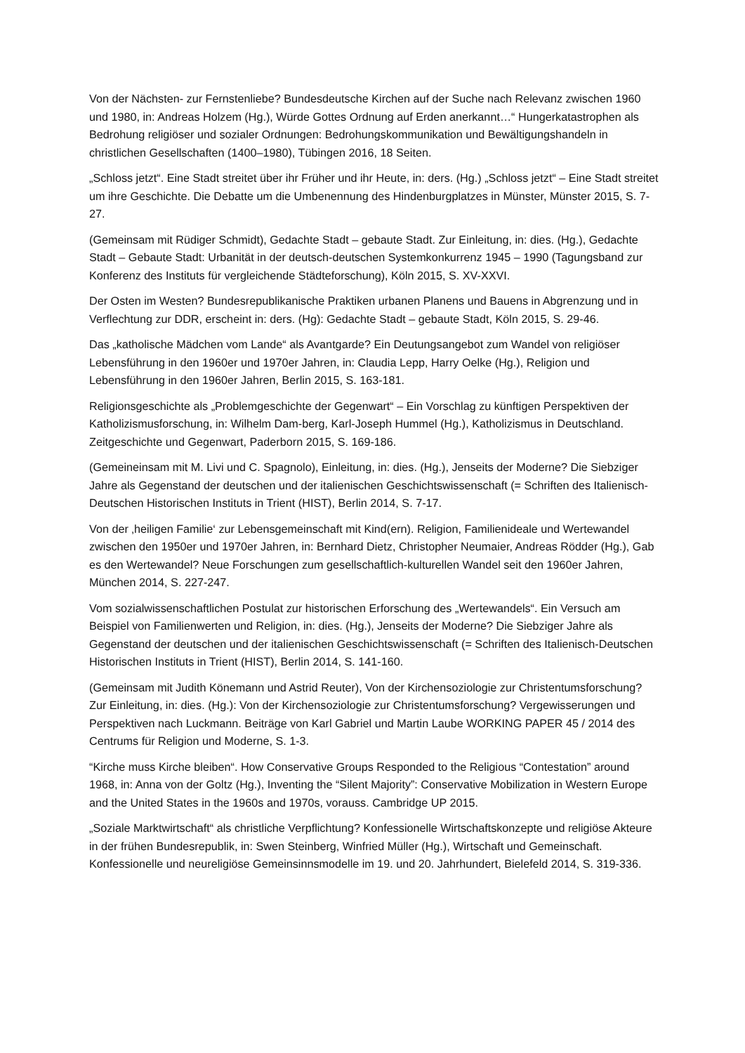Von der Nächsten- zur Fernstenliebe? Bundesdeutsche Kirchen auf der Suche nach Relevanz zwischen 1960 und 1980, in: Andreas Holzem (Hg.), Würde Gottes Ordnung auf Erden anerkannt…“ Hungerkatastrophen als Bedrohung religiöser und sozialer Ordnungen: Bedrohungskommunikation und Bewältigungshandeln in christlichen Gesellschaften (1400–1980), Tübingen 2016, 18 Seiten.
„Schloss jetzt“. Eine Stadt streitet über ihr Früher und ihr Heute, in: ders. (Hg.) „Schloss jetzt“ – Eine Stadt streitet um ihre Geschichte. Die Debatte um die Umbenennung des Hindenburgplatzes in Münster, Münster 2015, S. 7-27.
(Gemeinsam mit Rüdiger Schmidt), Gedachte Stadt – gebaute Stadt. Zur Einleitung, in: dies. (Hg.), Gedachte Stadt – Gebaute Stadt: Urbanität in der deutsch-deutschen Systemkonkurrenz 1945 – 1990 (Tagungsband zur Konferenz des Instituts für vergleichende Städteforschung), Köln 2015, S. XV-XXVI.
Der Osten im Westen? Bundesrepublikanische Praktiken urbanen Planens und Bauens in Abgrenzung und in Verflechtung zur DDR, erscheint in: ders. (Hg): Gedachte Stadt – gebaute Stadt, Köln 2015, S. 29-46.
Das „katholische Mädchen vom Lande“ als Avantgarde? Ein Deutungsangebot zum Wandel von religiöser Lebensführung in den 1960er und 1970er Jahren, in: Claudia Lepp, Harry Oelke (Hg.), Religion und Lebensführung in den 1960er Jahren, Berlin 2015, S. 163-181.
Religionsgeschichte als „Problemgeschichte der Gegenwart“ – Ein Vorschlag zu künftigen Perspektiven der Katholizismusforschung, in: Wilhelm Dam-berg, Karl-Joseph Hummel (Hg.), Katholizismus in Deutschland. Zeitgeschichte und Gegenwart, Paderborn 2015, S. 169-186.
(Gemeineinsam mit M. Livi und C. Spagnolo), Einleitung, in: dies. (Hg.), Jenseits der Moderne? Die Siebziger Jahre als Gegenstand der deutschen und der italienischen Geschichtswissenschaft (= Schriften des Italienisch-Deutschen Historischen Instituts in Trient (HIST), Berlin 2014, S. 7-17.
Von der ‚heiligen Familie‘ zur Lebensgemeinschaft mit Kind(ern). Religion, Familienideale und Wertewandel zwischen den 1950er und 1970er Jahren, in: Bernhard Dietz, Christopher Neumaier, Andreas Rödder (Hg.), Gab es den Wertewandel? Neue Forschungen zum gesellschaftlich-kulturellen Wandel seit den 1960er Jahren, München 2014, S. 227-247.
Vom sozialwissenschaftlichen Postulat zur historischen Erforschung des „Wertewandels“. Ein Versuch am Beispiel von Familienwerten und Religion, in: dies. (Hg.), Jenseits der Moderne? Die Siebziger Jahre als Gegenstand der deutschen und der italienischen Geschichtswissenschaft (= Schriften des Italienisch-Deutschen Historischen Instituts in Trient (HIST), Berlin 2014, S. 141-160.
(Gemeinsam mit Judith Könemann und Astrid Reuter), Von der Kirchensoziologie zur Christentumsforschung? Zur Einleitung, in: dies. (Hg.): Von der Kirchensoziologie zur Christentumsforschung? Vergewisserungen und Perspektiven nach Luckmann. Beiträge von Karl Gabriel und Martin Laube WORKING PAPER 45 / 2014 des Centrums für Religion und Moderne, S. 1-3.
“Kirche muss Kirche bleiben“. How Conservative Groups Responded to the Religious “Contestation” around 1968, in: Anna von der Goltz (Hg.), Inventing the “Silent Majority”: Conservative Mobilization in Western Europe and the United States in the 1960s and 1970s, vorauss. Cambridge UP 2015.
„Soziale Marktwirtschaft“ als christliche Verpflichtung? Konfessionelle Wirtschaftskonzepte und religiöse Akteure in der frühen Bundesrepublik, in: Swen Steinberg, Winfried Müller (Hg.), Wirtschaft und Gemeinschaft. Konfessionelle und neureligiöse Gemeinsinnsmodelle im 19. und 20. Jahrhundert, Bielefeld 2014, S. 319-336.